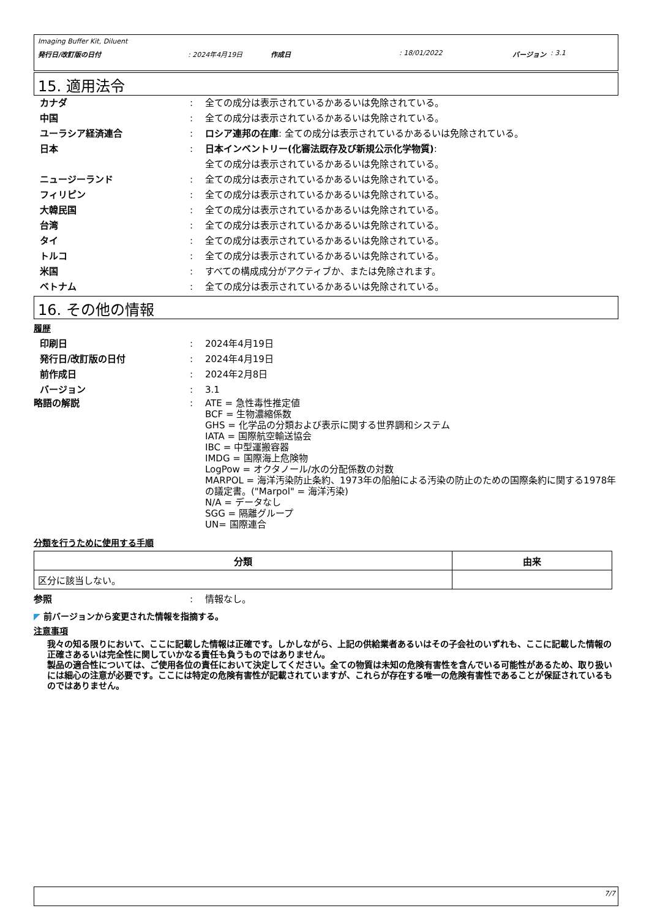Imaging Buffer Kit, Diluent
発行日/改訂版の日付: 2024年4月19日 作成日: 18/01/2022 バージョン : 3.1
15. 適用法令
カナダ: 全ての成分は表示されているかあるいは免除されている。
中国: 全ての成分は表示されているかあるいは免除されている。
ユーラシア経済連合: ロシア連邦の在庫: 全ての成分は表示されているかあるいは免除されている。
日本: 日本インベントリー(化審法既存及び新規公示化学物質):
全ての成分は表示されているかあるいは免除されている。
ニュージーランド: 全ての成分は表示されているかあるいは免除されている。
フィリピン: 全ての成分は表示されているかあるいは免除されている。
大韓民国: 全ての成分は表示されているかあるいは免除されている。
台湾: 全ての成分は表示されているかあるいは免除されている。
タイ: 全ての成分は表示されているかあるいは免除されている。
トルコ: 全ての成分は表示されているかあるいは免除されている。
米国: すべての構成成分がアクティブか、または免除されます。
ベトナム: 全ての成分は表示されているかあるいは免除されている。
16. その他の情報
履歴
印刷日: 2024年4月19日
発行日/改訂版の日付: 2024年4月19日
前作成日: 2024年2月8日
バージョン: 3.1
略語の解説: ATE = 急性毒性推定値
BCF = 生物濃縮係数
GHS = 化学品の分類および表示に関する世界調和システム
IATA = 国際航空輸送協会
IBC = 中型運搬容器
IMDG = 国際海上危険物
LogPow = オクタノール/水の分配係数の対数
MARPOL = 海洋汚染防止条約、1973年の船舶による汚染の防止のための国際条約に関する1978年の議定書。("Marpol" = 海洋汚染)
N/A = データなし
SGG = 隔離グループ
UN= 国際連合
分類を行うために使用する手順
| 分類 | 由来 |
| --- | --- |
| 区分に該当しない。 | |
参照: 情報なし。
◤ 前バージョンから変更された情報を指摘する。
注意事項
我々の知る限りにおいて、ここに記載した情報は正確です。しかしながら、上記の供給業者あるいはその子会社のいずれも、ここに記載した情報の正確さあるいは完全性に関していかなる責任も負うものではありません。
製品の適合性については、ご使用各位の責任において決定してください。全ての物質は未知の危険有害性を含んでいる可能性があるため、取り扱いには細心の注意が必要です。ここには特定の危険有害性が記載されていますが、これらが存在する唯一の危険有害性であることが保証されているものではありません。
7/7